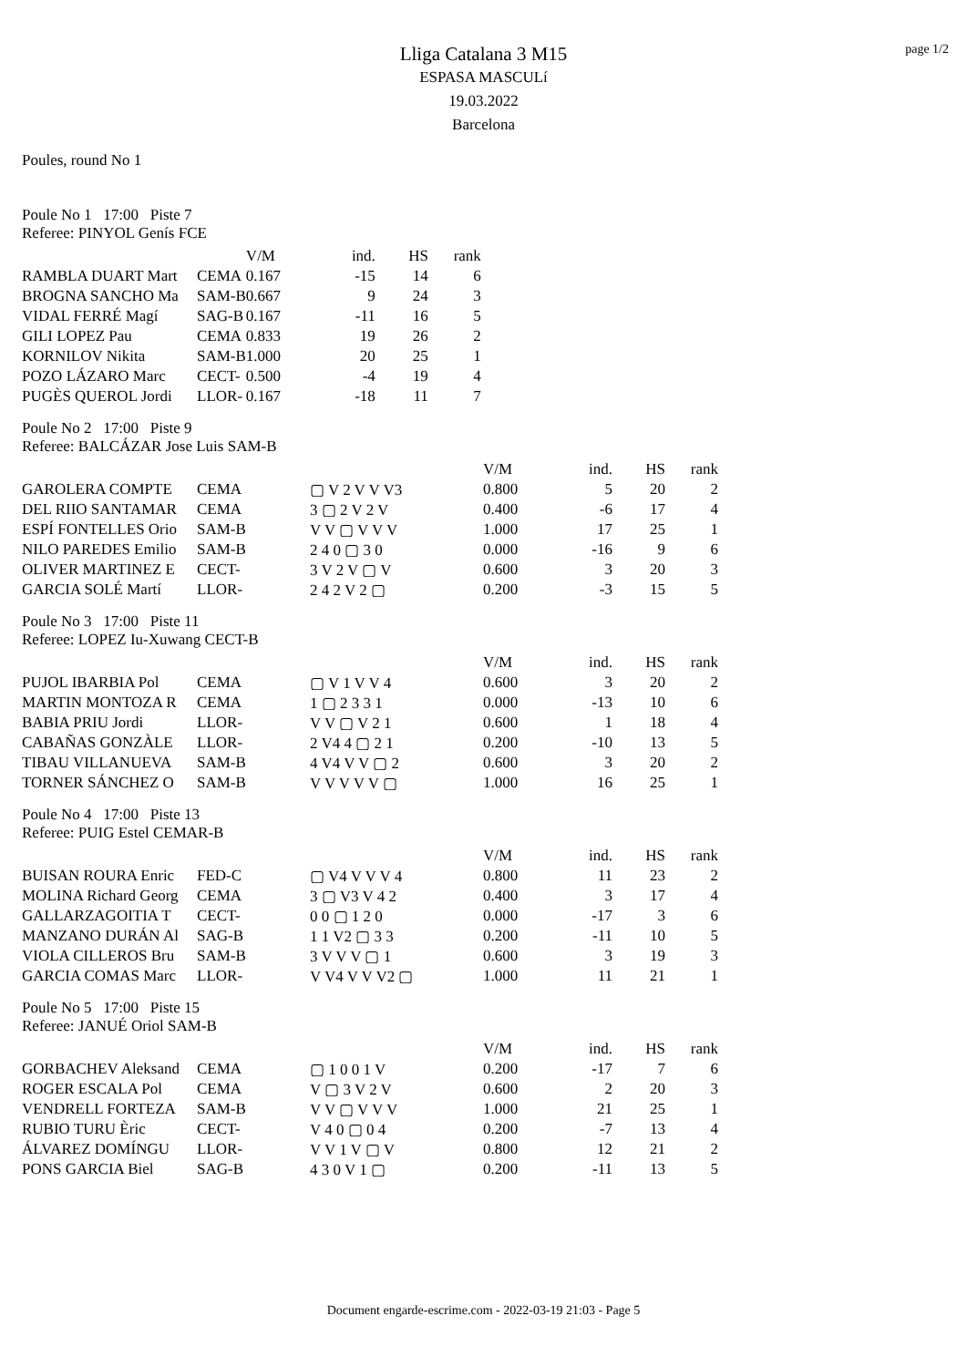page 1/2
Lliga Catalana 3 M15
ESPASA MASCULí
19.03.2022
Barcelona
Poules, round No 1
Poule No 1 17:00 Piste 7
Referee: PINYOL Genís FCE
| | | | V/M | ind. | HS | rank |
| RAMBLA DUART Mart | CEMA | | 0.167 | -15 | 14 | 6 |
| BROGNA SANCHO Ma | SAM-B | | 0.667 | 9 | 24 | 3 |
| VIDAL FERRÉ Magí | SAG-B | | 0.167 | -11 | 16 | 5 |
| GILI LOPEZ Pau | CEMA | | 0.833 | 19 | 26 | 2 |
| KORNILOV Nikita | SAM-B | | 1.000 | 20 | 25 | 1 |
| POZO LÁZARO Marc | CECT- | | 0.500 | -4 | 19 | 4 |
| PUGÈS QUEROL Jordi | LLOR- | | 0.167 | -18 | 11 | 7 |
Poule No 2 17:00 Piste 9
Referee: BALCÁZAR Jose Luis SAM-B
| | | | V/M | ind. | HS | rank |
| GAROLERA COMPTE | CEMA | ▢ V 2 V V V3 | 0.800 | 5 | 20 | 2 |
| DEL RIIO SANTAMAR | CEMA | 3 ▢ 2 V 2 V | 0.400 | -6 | 17 | 4 |
| ESPÍ FONTELLES Orio | SAM-B | V V ▢ V V V | 1.000 | 17 | 25 | 1 |
| NILO PAREDES Emilio | SAM-B | 2 4 0 ▢ 3 0 | 0.000 | -16 | 9 | 6 |
| OLIVER MARTINEZ E | CECT- | 3 V 2 V ▢ V | 0.600 | 3 | 20 | 3 |
| GARCIA SOLÉ Martí | LLOR- | 2 4 2 V 2 ▢ | 0.200 | -3 | 15 | 5 |
Poule No 3 17:00 Piste 11
Referee: LOPEZ Iu-Xuwang CECT-B
| | | | V/M | ind. | HS | rank |
| PUJOL IBARBIA Pol | CEMA | ▢ V 1 V V 4 | 0.600 | 3 | 20 | 2 |
| MARTIN MONTOZA R | CEMA | 1 ▢ 2 3 3 1 | 0.000 | -13 | 10 | 6 |
| BABIA PRIU Jordi | LLOR- | V V ▢ V 2 1 | 0.600 | 1 | 18 | 4 |
| CABAÑAS GONZÀLE | LLOR- | 2 V4 4 ▢ 2 1 | 0.200 | -10 | 13 | 5 |
| TIBAU VILLANUEVA | SAM-B | 4 V4 V V ▢ 2 | 0.600 | 3 | 20 | 2 |
| TORNER SÁNCHEZ O | SAM-B | V V V V V ▢ | 1.000 | 16 | 25 | 1 |
Poule No 4 17:00 Piste 13
Referee: PUIG Estel CEMAR-B
| | | | V/M | ind. | HS | rank |
| BUISAN ROURA Enric | FED-C | ▢ V4 V V V 4 | 0.800 | 11 | 23 | 2 |
| MOLINA Richard Georg | CEMA | 3 ▢ V3 V 4 2 | 0.400 | 3 | 17 | 4 |
| GALLARZAGOITIA T | CECT- | 0 0 ▢ 1 2 0 | 0.000 | -17 | 3 | 6 |
| MANZANO DURÁN Al | SAG-B | 1 1 V2 ▢ 3 3 | 0.200 | -11 | 10 | 5 |
| VIOLA CILLEROS Bru | SAM-B | 3 V V V ▢ 1 | 0.600 | 3 | 19 | 3 |
| GARCIA COMAS Marc | LLOR- | V V4 V V V2 ▢ | 1.000 | 11 | 21 | 1 |
Poule No 5 17:00 Piste 15
Referee: JANUÉ Oriol SAM-B
| | | | V/M | ind. | HS | rank |
| GORBACHEV Aleksand | CEMA | ▢ 1 0 0 1 V | 0.200 | -17 | 7 | 6 |
| ROGER ESCALA Pol | CEMA | V ▢ 3 V 2 V | 0.600 | 2 | 20 | 3 |
| VENDRELL FORTEZA | SAM-B | V V ▢ V V V | 1.000 | 21 | 25 | 1 |
| RUBIO TURU Èric | CECT- | V 4 0 ▢ 0 4 | 0.200 | -7 | 13 | 4 |
| ÁLVAREZ DOMÍNGU | LLOR- | V V 1 V ▢ V | 0.800 | 12 | 21 | 2 |
| PONS GARCIA Biel | SAG-B | 4 3 0 V 1 ▢ | 0.200 | -11 | 13 | 5 |
Document engarde-escrime.com - 2022-03-19 21:03 - Page 5